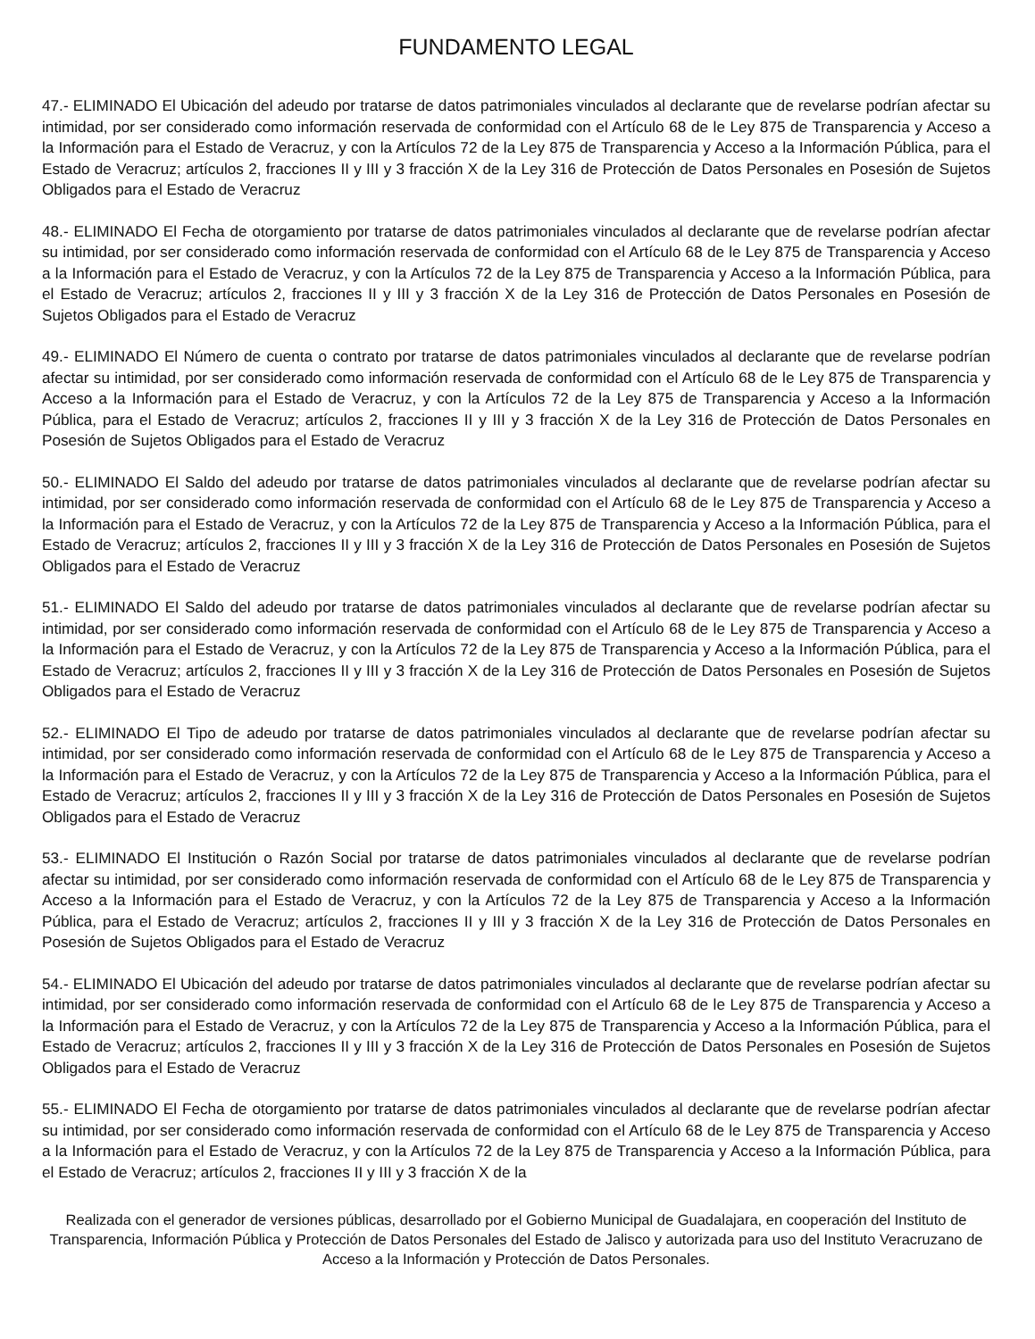FUNDAMENTO LEGAL
47.- ELIMINADO El Ubicación del adeudo por tratarse de datos patrimoniales vinculados al declarante que de revelarse podrían afectar su intimidad, por ser considerado como información reservada de conformidad con el Artículo 68 de le Ley 875 de Transparencia y Acceso a la Información para el Estado de Veracruz, y con la Artículos 72 de la Ley 875 de Transparencia y Acceso a la Información Pública, para el Estado de Veracruz; artículos 2, fracciones II y III y 3 fracción X de la Ley 316 de Protección de Datos Personales en Posesión de Sujetos Obligados para el Estado de Veracruz
48.- ELIMINADO El Fecha de otorgamiento por tratarse de datos patrimoniales vinculados al declarante que de revelarse podrían afectar su intimidad, por ser considerado como información reservada de conformidad con el Artículo 68 de le Ley 875 de Transparencia y Acceso a la Información para el Estado de Veracruz, y con la Artículos 72 de la Ley 875 de Transparencia y Acceso a la Información Pública, para el Estado de Veracruz; artículos 2, fracciones II y III y 3 fracción X de la Ley 316 de Protección de Datos Personales en Posesión de Sujetos Obligados para el Estado de Veracruz
49.- ELIMINADO El Número de cuenta o contrato por tratarse de datos patrimoniales vinculados al declarante que de revelarse podrían afectar su intimidad, por ser considerado como información reservada de conformidad con el Artículo 68 de le Ley 875 de Transparencia y Acceso a la Información para el Estado de Veracruz, y con la Artículos 72 de la Ley 875 de Transparencia y Acceso a la Información Pública, para el Estado de Veracruz; artículos 2, fracciones II y III y 3 fracción X de la Ley 316 de Protección de Datos Personales en Posesión de Sujetos Obligados para el Estado de Veracruz
50.- ELIMINADO El Saldo del adeudo por tratarse de datos patrimoniales vinculados al declarante que de revelarse podrían afectar su intimidad, por ser considerado como información reservada de conformidad con el Artículo 68 de le Ley 875 de Transparencia y Acceso a la Información para el Estado de Veracruz, y con la Artículos 72 de la Ley 875 de Transparencia y Acceso a la Información Pública, para el Estado de Veracruz; artículos 2, fracciones II y III y 3 fracción X de la Ley 316 de Protección de Datos Personales en Posesión de Sujetos Obligados para el Estado de Veracruz
51.- ELIMINADO El Saldo del adeudo por tratarse de datos patrimoniales vinculados al declarante que de revelarse podrían afectar su intimidad, por ser considerado como información reservada de conformidad con el Artículo 68 de le Ley 875 de Transparencia y Acceso a la Información para el Estado de Veracruz, y con la Artículos 72 de la Ley 875 de Transparencia y Acceso a la Información Pública, para el Estado de Veracruz; artículos 2, fracciones II y III y 3 fracción X de la Ley 316 de Protección de Datos Personales en Posesión de Sujetos Obligados para el Estado de Veracruz
52.- ELIMINADO El Tipo de adeudo por tratarse de datos patrimoniales vinculados al declarante que de revelarse podrían afectar su intimidad, por ser considerado como información reservada de conformidad con el Artículo 68 de le Ley 875 de Transparencia y Acceso a la Información para el Estado de Veracruz, y con la Artículos 72 de la Ley 875 de Transparencia y Acceso a la Información Pública, para el Estado de Veracruz; artículos 2, fracciones II y III y 3 fracción X de la Ley 316 de Protección de Datos Personales en Posesión de Sujetos Obligados para el Estado de Veracruz
53.- ELIMINADO El Institución o Razón Social por tratarse de datos patrimoniales vinculados al declarante que de revelarse podrían afectar su intimidad, por ser considerado como información reservada de conformidad con el Artículo 68 de le Ley 875 de Transparencia y Acceso a la Información para el Estado de Veracruz, y con la Artículos 72 de la Ley 875 de Transparencia y Acceso a la Información Pública, para el Estado de Veracruz; artículos 2, fracciones II y III y 3 fracción X de la Ley 316 de Protección de Datos Personales en Posesión de Sujetos Obligados para el Estado de Veracruz
54.- ELIMINADO El Ubicación del adeudo por tratarse de datos patrimoniales vinculados al declarante que de revelarse podrían afectar su intimidad, por ser considerado como información reservada de conformidad con el Artículo 68 de le Ley 875 de Transparencia y Acceso a la Información para el Estado de Veracruz, y con la Artículos 72 de la Ley 875 de Transparencia y Acceso a la Información Pública, para el Estado de Veracruz; artículos 2, fracciones II y III y 3 fracción X de la Ley 316 de Protección de Datos Personales en Posesión de Sujetos Obligados para el Estado de Veracruz
55.- ELIMINADO El Fecha de otorgamiento por tratarse de datos patrimoniales vinculados al declarante que de revelarse podrían afectar su intimidad, por ser considerado como información reservada de conformidad con el Artículo 68 de le Ley 875 de Transparencia y Acceso a la Información para el Estado de Veracruz, y con la Artículos 72 de la Ley 875 de Transparencia y Acceso a la Información Pública, para el Estado de Veracruz; artículos 2, fracciones II y III y 3 fracción X de la
Realizada con el generador de versiones públicas, desarrollado por el Gobierno Municipal de Guadalajara, en cooperación del Instituto de Transparencia, Información Pública y Protección de Datos Personales del Estado de Jalisco y autorizada para uso del Instituto Veracruzano de Acceso a la Información y Protección de Datos Personales.